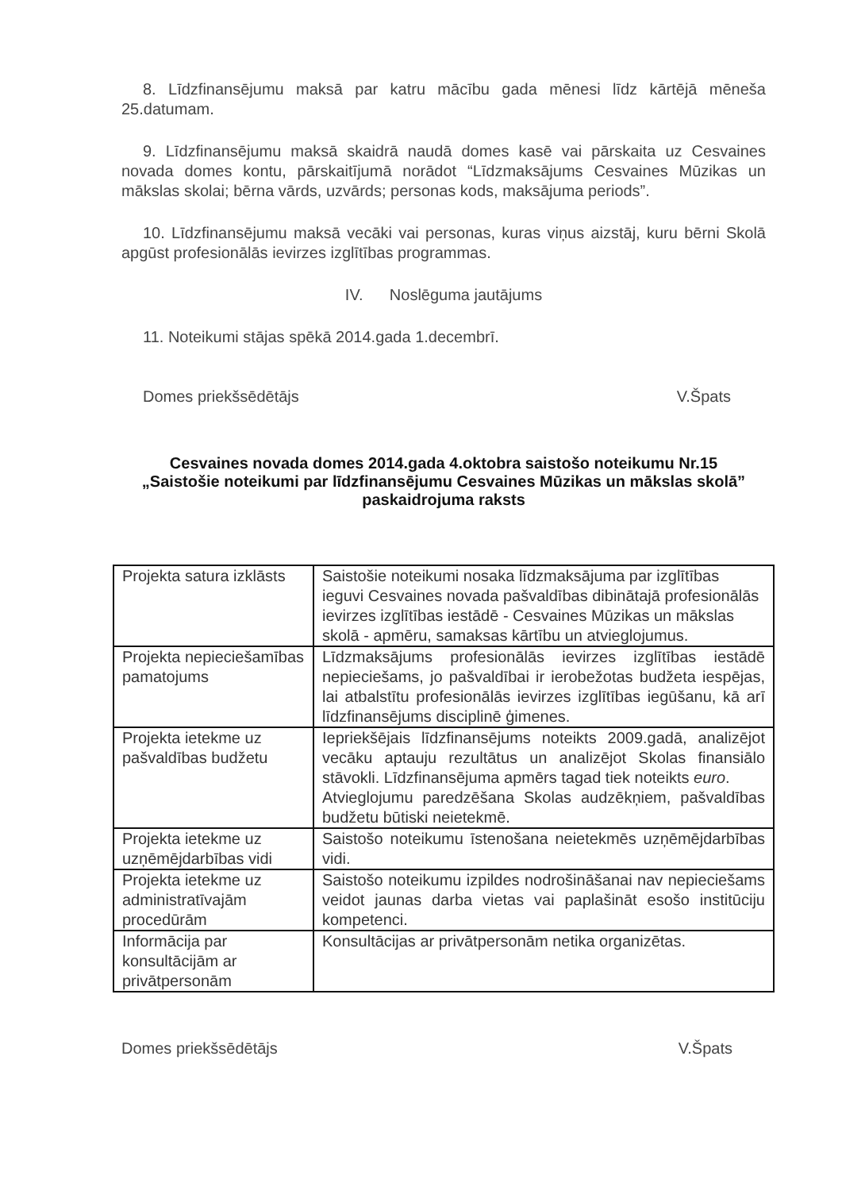8. Līdzfinansējumu maksā par katru mācību gada mēnesi līdz kārtējā mēneša 25.datumam.
9. Līdzfinansējumu maksā skaidrā naudā domes kasē vai pārskaita uz Cesvaines novada domes kontu, pārskaitījumā norādot “Līdzmaksājums Cesvaines Mūzikas un mākslas skolai; bērna vārds, uzvārds; personas kods, maksājuma periods”.
10. Līdzfinansējumu maksā vecāki vai personas, kuras viņus aizstāj, kuru bērni Skolā apgūst profesionālās ievirzes izglītības programmas.
IV. Noslēguma jautājums
11. Noteikumi stājas spēkā 2014.gada 1.decembrī.
Domes priekšsēdētājs V.Špats
Cesvaines novada domes 2014.gada 4.oktobra saistošo noteikumu Nr.15
„Saistošie noteikumi par līdzfinansējumu Cesvaines Mūzikas un mākslas skolā” paskaidrojuma raksts
| Projekta satura izklāsts | Saistošie noteikumi nosaka līdzmaksājuma par izglītības ieguvi Cesvaines novada pašvaldības dibinātajā profesionālās ievirzes izglītības iestādē - Cesvaines Mūzikas un mākslas skolā - apmēru, samaksas kārtību un atvieglojumus. |
| Projekta nepieciešamības pamatojums | Līdzmaksājums profesionālās ievirzes izglītības iestādē nepieciešams, jo pašvaldībai ir ierobežotas budžeta iespējas, lai atbalstītu profesionālās ievirzes izglītības iegūšanu, kā arī līdzfinansējums disciplinē ģimenes. |
| Projekta ietekme uz pašvaldības budžetu | Iepriekšējais līdzfinansējums noteikts 2009.gadā, analizējot vecāku aptauju rezultātus un analizējot Skolas finansiālo stāvokli. Līdzfinansējuma apmērs tagad tiek noteikts euro . Atvieglojumu paredzēšana Skolas audzēkņiem, pašvaldības budžetu būtiski neietekmē. |
| Projekta ietekme uz uzņēmējdarbības vidi | Saistošo noteikumu īstenošana neietekmēs uzņēmējdarbības vidi. |
| Projekta ietekme uz administratīvajām procedūrām | Saistošo noteikumu izpildes nodrošināšanai nav nepieciešams veidot jaunas darba vietas vai paplašināt esošo institūciju kompetenci. |
| Informācija par konsultācijām ar privātpersonām | Konsultācijas ar privātpersonām netika organizētas. |
Domes priekšsēdētājs V.Špats